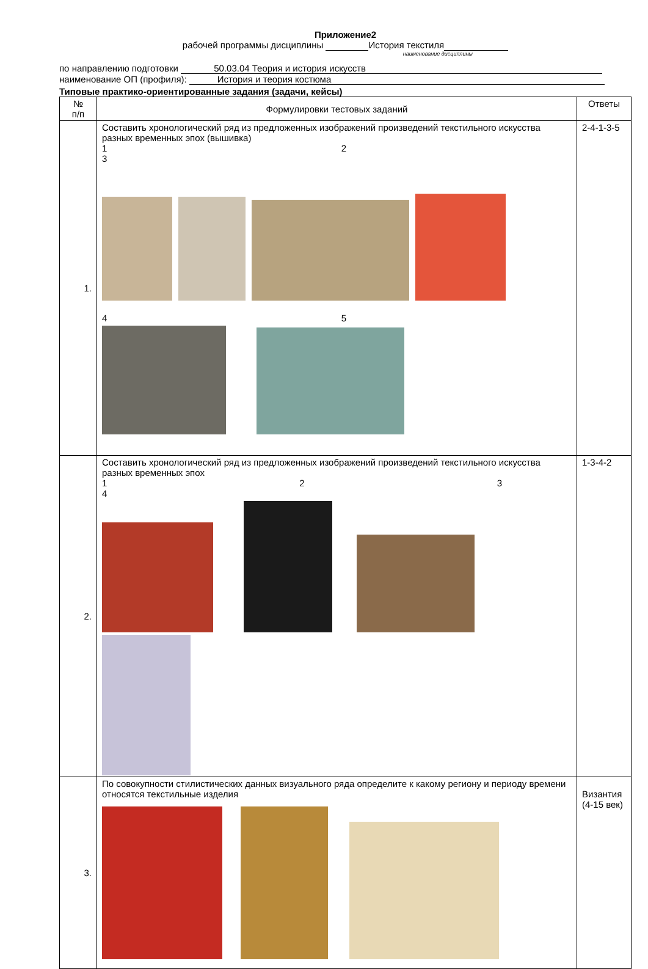Приложение2
рабочей программы дисциплины История текстиля
наименование дисциплины
по направлению подготовки 50.03.04 Теория и история искусств
наименование ОП (профиля): История и теория костюма
Типовые практико-ориентированные задания (задачи, кейсы)
| № п/п | Формулировки тестовых заданий | Ответы |
| --- | --- | --- |
| 1. | Составить хронологический ряд из предложенных изображений произведений текстильного искусства разных временных эпох (вышивка) 1 2 3 4 5 | 2-4-1-3-5 |
| 2. | Составить хронологический ряд из предложенных изображений произведений текстильного искусства разных временных эпох 1 2 3 4 | 1-3-4-2 |
| 3. | По совокупности стилистических данных визуального ряда определите к какому региону и периоду времени относятся текстильные изделия | Византия (4-15 век) |